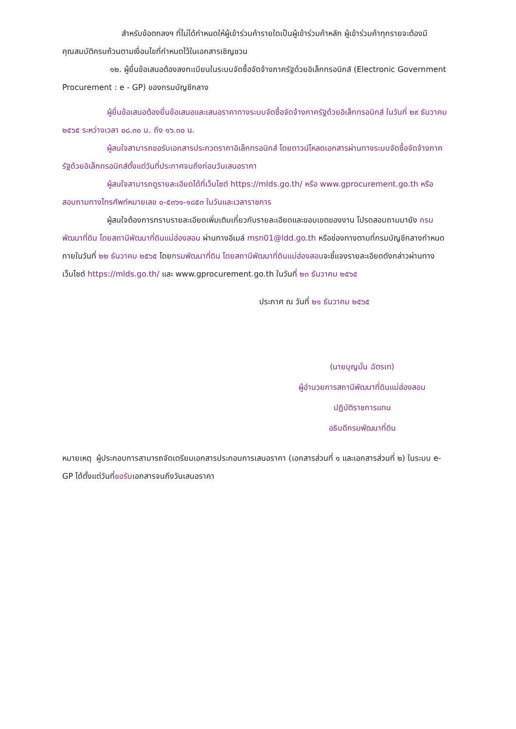สำหรับข้อตกลงฯ ที่ไม่ได้กำหนดให้ผู้เข้าร่วมค้ารายใดเป็นผู้เข้าร่วมค้าหลัก ผู้เข้าร่วมค้าทุกรายจะต้องมีคุณสมบัติครบถ้วนตามเงื่อนไขที่กำหนดไว้ในเอกสารเชิญชวน
๑๒. ผู้ยื่นข้อเสนอต้องลงทะเบียนในระบบจัดซื้อจัดจ้างภาครัฐด้วยอิเล็กทรอนิกส์ (Electronic Government Procurement : e - GP) ของกรมบัญชีกลาง
ผู้ยื่นข้อเสนอต้องยื่นข้อเสนอและเสนอราคาทางระบบจัดซื้อจัดจ้างภาครัฐด้วยอิเล็กทรอนิกส์ ในวันที่ ๒๙ ธันวาคม ๒๕๖๕ ระหว่างเวลา ๐๘.๓๐ น. ถึง ๑๖.๓๐ น.
ผู้สนใจสามารถขอรับเอกสารประกวดราคาอิเล็กทรอนิกส์ โดยดาวน์โหลดเอกสารผ่านทางระบบจัดซื้อจัดจ้างภาครัฐด้วยอิเล็กทรอนิกส์ตั้งแต่วันที่ประกาศจนถึงก่อนวันเสนอราคา
ผู้สนใจสามารถดูรายละเอียดได้ที่เว็บไซต์ https://mlds.go.th/ หรือ www.gprocurement.go.th หรือสอบถามทางโทรศัพท์หมายเลข ๐-๕๓๖๑-๑๘๕๓ ในวันและเวลาราชการ
ผู้สนใจต้องการทราบรายละเอียดเพิ่มเติมเกี่ยวกับรายละเอียดและขอบเขตของงาน โปรดสอบถามมายัง กรมพัฒนาที่ดิน โดยสถานีพัฒนาที่ดินแม่ฮ่องสอน ผ่านทางอีเมล์ msn01@ldd.go.th หรือช่องทางตามที่กรมบัญชีกลางกำหนดภายในวันที่ ๒๒ ธันวาคม ๒๕๖๕ โดยกรมพัฒนาที่ดิน โดยสถานีพัฒนาที่ดินแม่ฮ่องสอนจะชี้แจงรายละเอียดดังกล่าวผ่านทางเว็บไซต์ https://mlds.go.th/ และ www.gprocurement.go.th ในวันที่ ๒๓ ธันวาคม ๒๕๖๕
ประกาศ ณ วันที่ ๒๑ ธันวาคม ๒๕๖๕
(นายบุญมั่น ฉัตรเท)
ผู้อำนวยการสถานีพัฒนาที่ดินแม่ฮ่องสอน
ปฏิบัติราชการแทน
อธิบดีกรมพัฒนาที่ดิน
หมายเหตุ ผู้ประกอบการสามารถจัดเตรียมเอกสารประกอบการเสนอราคา (เอกสารส่วนที่ ๑ และเอกสารส่วนที่ ๒) ในระบบ e-GP ได้ตั้งแต่วันที่ขอรับเอกสารจนถึงวันเสนอราคา